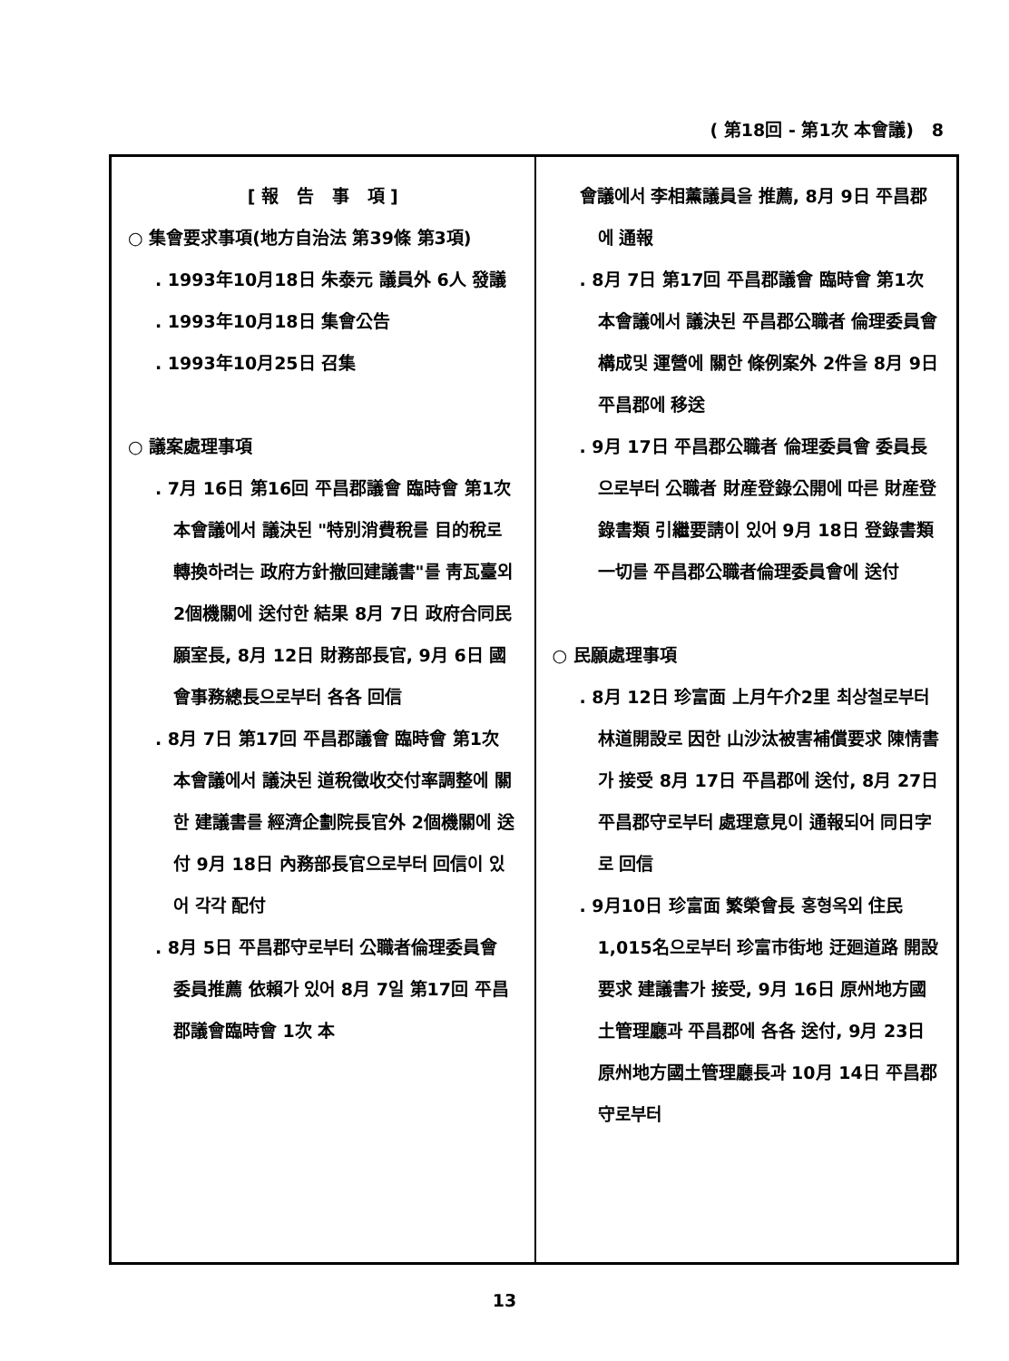( 第18回 - 第1次 本會議) 8
[ 報 告 事 項 ]
○ 集會要求事項(地方自治法 第39條 第3項)
. 1993年10月18日 朱泰元 議員外 6人 發議
. 1993年10月18日 集會公告
. 1993年10月25日 召集
○ 議案處理事項
. 7月 16日 第16回 平昌郡議會 臨時會 第1次 本會議에서 議決된 "特別消費稅를 目的稅로 轉換하려는 政府方針撤回建議書"를 靑瓦臺외 2個機關에 送付한 結果 8月 7日 政府合同民願室長, 8月 12日 財務部長官, 9月 6日 國會事務總長으로부터 各各 回信
. 8月 7日 第17回 平昌郡議會 臨時會 第1次 本會議에서 議決된 道稅徵收交付率調整에 關한 建議書를 經濟企劃院長官外 2個機關에 送付 9月 18日 內務部長官으로부터 回信이 있어 각각 配付
. 8月 5日 平昌郡守로부터 公職者倫理委員會 委員推薦 依賴가 있어 8月 7일 第17回 平昌郡議會臨時會 1次 本
會議에서 李相薰議員을 推薦, 8月 9日 平昌郡에 通報
. 8月 7日 第17回 平昌郡議會 臨時會 第1次 本會議에서 議決된 平昌郡公職者 倫理委員會 構成및 運營에 關한 條例案外 2件을 8月 9日 平昌郡에 移送
. 9月 17日 平昌郡公職者 倫理委員會 委員長으로부터 公職者 財産登錄公開에 따른 財産登錄書類 引繼要請이 있어 9月 18日 登錄書類 一切를 平昌郡公職者倫理委員會에 送付
○ 民願處理事項
. 8月 12日 珍富面 上月午介2里 최상철로부터 林道開設로 因한 山沙汰被害補償要求 陳情書가 接受 8月 17日 平昌郡에 送付, 8月 27日 平昌郡守로부터 處理意見이 通報되어 同日字로 回信
. 9月10日 珍富面 繁榮會長 홍형옥외 住民 1,015名으로부터 珍富市街地 迂廻道路 開設要求 建議書가 接受, 9月 16日 原州地方國土管理廳과 平昌郡에 各各 送付, 9月 23日 原州地方國土管理廳長과 10月 14日 平昌郡守로부터
13